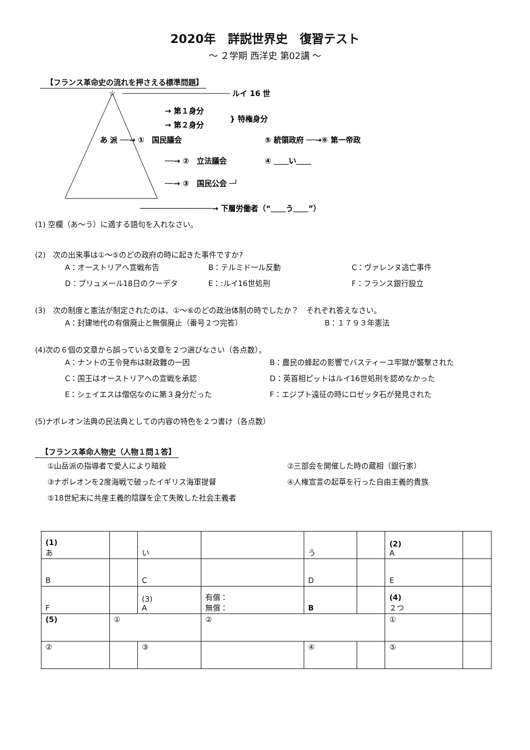2020年　詳説世界史　復習テスト
～ ２学期 西洋史 第02講 ～
【フランス革命史の流れを押さえる標準問題】
☆
ルイ 16 世
→ 第１身分
→ 第２身分
} 特権身分
あ 派 ──→ ①　国民議会
⑤ 統領政府 ──→⑥ 第一帝政
──→ ②　立法議会
④ ＿＿い＿＿
──→ ③　国民公会 ─┘
────────────────→ 下層労働者（“＿＿う＿＿”）
(1) 空欄（あ～う）に適する語句を入れなさい。
(2)　次の出来事は①～⑤のどの政府の時に起きた事件ですか?
A：オーストリアへ宣戦布告 B：テルミドール反動 C：ヴァレンヌ逃亡事件
D：ブリュメール18日のクーデタ E：:ルイ16世処刑 F：フランス銀行設立
(3)　次の制度と憲法が制定されたのは、①～⑥のどの政治体制の時でしたか？　それぞれ答えなさい。
A：封建地代の有償廃止と無償廃止（番号２つ完答） B：１７９３年憲法
(4)次の６個の文章から誤っている文章を２つ選びなさい（各点数）。
A：ナントの王令発布は財政難の一因 B：農民の蜂起の影響でバスティーユ牢獄が襲撃された
C：国王はオーストリアへの宣戦を承認 D：英首相ピットはルイ16世処刑を認めなかった
E：シェイエスは僧侶なのに第３身分だった F：エジプト遠征の時にロゼッタ石が発見された
(5)ナポレオン法典の民法典としての内容の特色を２つ書け（各点数）
【フランス革命人物史（人物１問１答】
①山岳派の指導者で愛人により暗殺 ②三部会を開催した時の蔵相（銀行家）
③ナポレオンを2度海戦で破ったイギリス海軍提督 ④人権宣言の起草を行った自由主義的貴族
⑤18世紀末に共産主義的陰謀を企て失敗した社会主義者
| (1) あ | | い | | う | | (2) A | |
| B | | C | | D | | E | |
| F | | (3) A | 有償： 無償： | B | | (4) ２つ | |
| (5) | ① | | ② | | | ① | |
| ② | | ③ | | ④ | | ⑤ | |